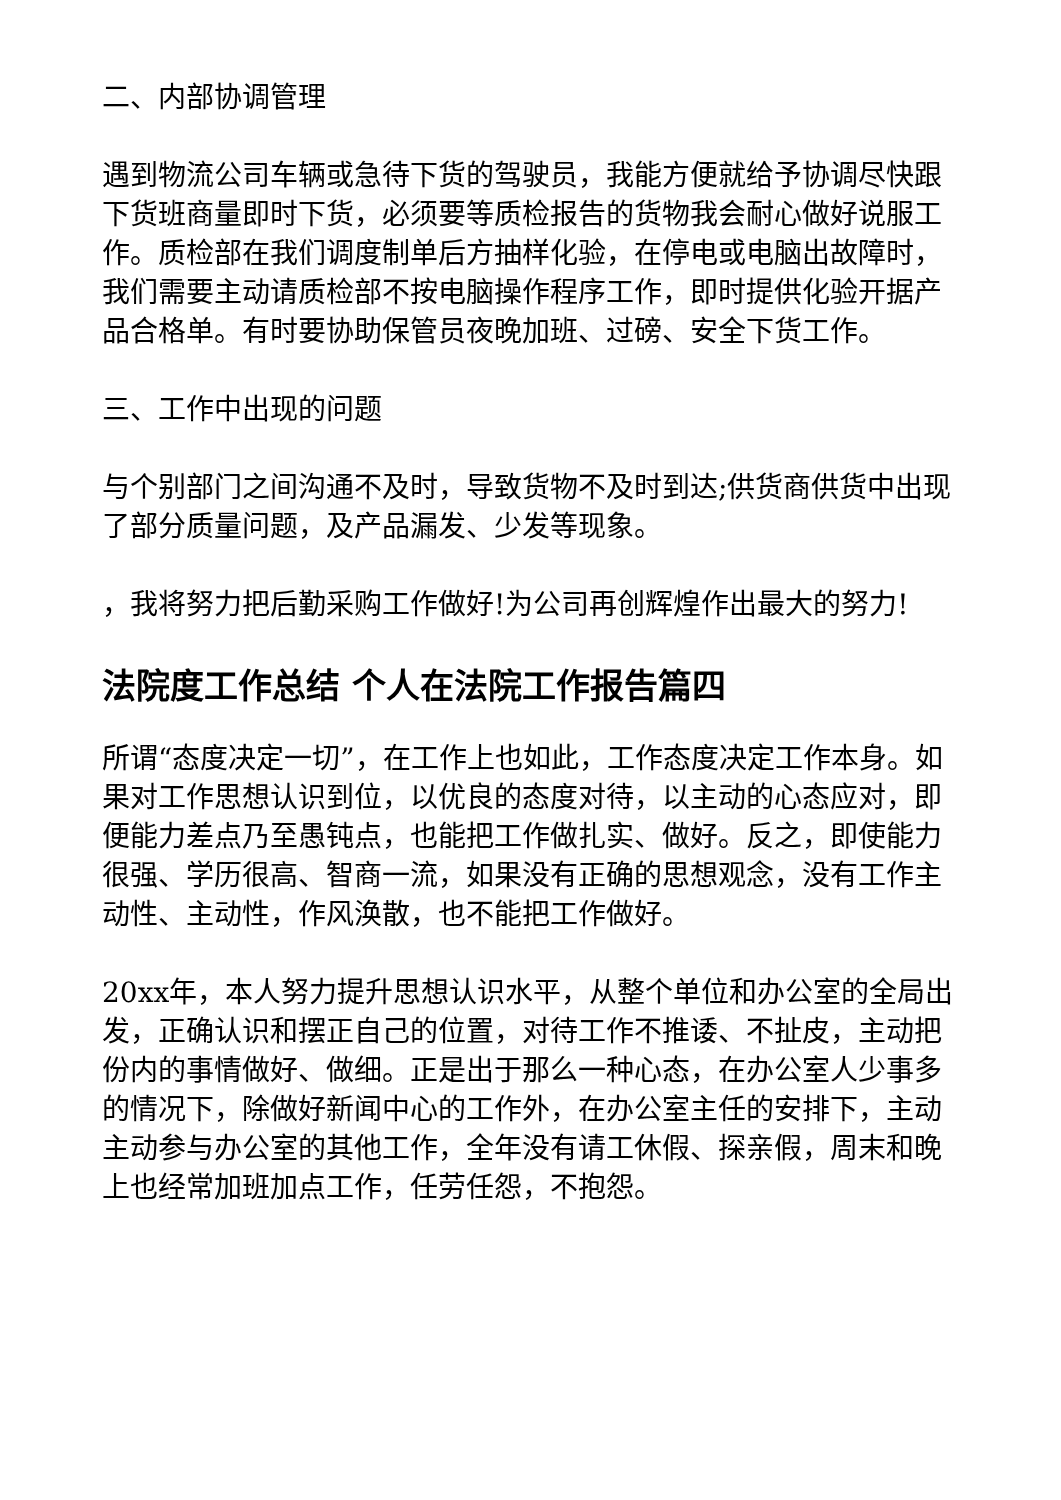二、内部协调管理
遇到物流公司车辆或急待下货的驾驶员，我能方便就给予协调尽快跟下货班商量即时下货，必须要等质检报告的货物我会耐心做好说服工作。质检部在我们调度制单后方抽样化验，在停电或电脑出故障时，我们需要主动请质检部不按电脑操作程序工作，即时提供化验开据产品合格单。有时要协助保管员夜晚加班、过磅、安全下货工作。
三、工作中出现的问题
与个别部门之间沟通不及时，导致货物不及时到达;供货商供货中出现了部分质量问题，及产品漏发、少发等现象。
，我将努力把后勤采购工作做好!为公司再创辉煌作出最大的努力!
法院度工作总结 个人在法院工作报告篇四
所谓“态度决定一切”，在工作上也如此，工作态度决定工作本身。如果对工作思想认识到位，以优良的态度对待，以主动的心态应对，即便能力差点乃至愚钝点，也能把工作做扎实、做好。反之，即使能力很强、学历很高、智商一流，如果没有正确的思想观念，没有工作主动性、主动性，作风涣散，也不能把工作做好。
20xx年，本人努力提升思想认识水平，从整个单位和办公室的全局出发，正确认识和摆正自己的位置，对待工作不推诿、不扯皮，主动把份内的事情做好、做细。正是出于那么一种心态，在办公室人少事多的情况下，除做好新闻中心的工作外，在办公室主任的安排下，主动主动参与办公室的其他工作，全年没有请工休假、探亲假，周末和晚上也经常加班加点工作，任劳任怨，不抱怨。